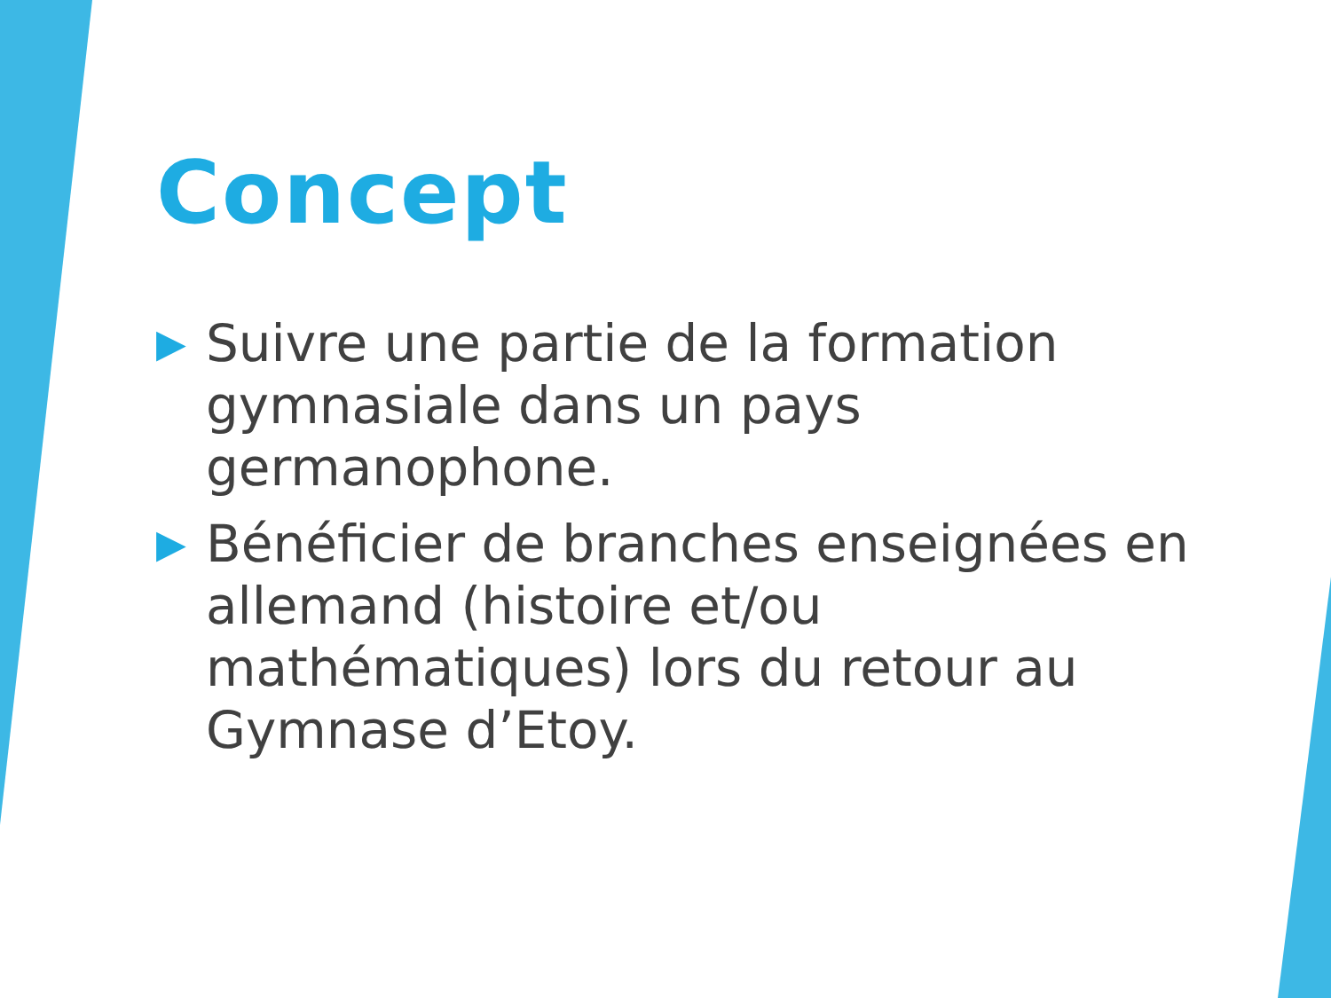Concept
▶ Suivre une partie de la formation gymnasiale dans un pays germanophone.
▶ Bénéficier de branches enseignées en allemand (histoire et/ou mathématiques) lors du retour au Gymnase d’Etoy.